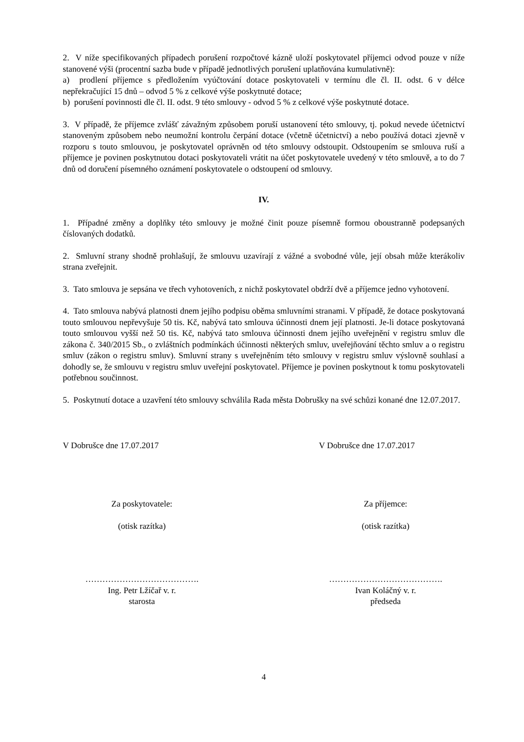2. V níže specifikovaných případech porušení rozpočtové kázně uloží poskytovatel příjemci odvod pouze v níže stanovené výši (procentní sazba bude v případě jednotlivých porušení uplatňována kumulativně):
a) prodlení příjemce s předložením vyúčtování dotace poskytovateli v termínu dle čl. II. odst. 6 v délce nepřekračující 15 dnů – odvod 5 % z celkové výše poskytnuté dotace;
b) porušení povinnosti dle čl. II. odst. 9 této smlouvy - odvod 5 % z celkové výše poskytnuté dotace.
3. V případě, že příjemce zvlášť závažným způsobem poruší ustanovení této smlouvy, tj. pokud nevede účetnictví stanoveným způsobem nebo neumožní kontrolu čerpání dotace (včetně účetnictví) a nebo používá dotaci zjevně v rozporu s touto smlouvou, je poskytovatel oprávněn od této smlouvy odstoupit. Odstoupením se smlouva ruší a příjemce je povinen poskytnutou dotaci poskytovateli vrátit na účet poskytovatele uvedený v této smlouvě, a to do 7 dnů od doručení písemného oznámení poskytovatele o odstoupení od smlouvy.
IV.
1. Případné změny a doplňky této smlouvy je možné činit pouze písemně formou oboustranně podepsaných číslovaných dodatků.
2. Smluvní strany shodně prohlašují, že smlouvu uzavírají z vážné a svobodné vůle, její obsah může kterákoliv strana zveřejnit.
3. Tato smlouva je sepsána ve třech vyhotoveních, z nichž poskytovatel obdrží dvě a příjemce jedno vyhotovení.
4. Tato smlouva nabývá platnosti dnem jejího podpisu oběma smluvními stranami. V případě, že dotace poskytovaná touto smlouvou nepřevyšuje 50 tis. Kč, nabývá tato smlouva účinnosti dnem její platnosti. Je-li dotace poskytovaná touto smlouvou vyšší než 50 tis. Kč, nabývá tato smlouva účinnosti dnem jejího uveřejnění v registru smluv dle zákona č. 340/2015 Sb., o zvláštních podmínkách účinnosti některých smluv, uveřejňování těchto smluv a o registru smluv (zákon o registru smluv). Smluvní strany s uveřejněním této smlouvy v registru smluv výslovně souhlasí a dohodly se, že smlouvu v registru smluv uveřejní poskytovatel. Příjemce je povinen poskytnout k tomu poskytovateli potřebnou součinnost.
5. Poskytnutí dotace a uzavření této smlouvy schválila Rada města Dobrušky na své schůzi konané dne 12.07.2017.
V Dobrušce dne 17.07.2017 V Dobrušce dne 17.07.2017
Za poskytovatele:
(otisk razítka)
Za příjemce:
(otisk razítka)
………………………………….
Ing. Petr Lžíčař v. r.
starosta
………………………………….
Ivan Koláčný v. r.
předseda
4